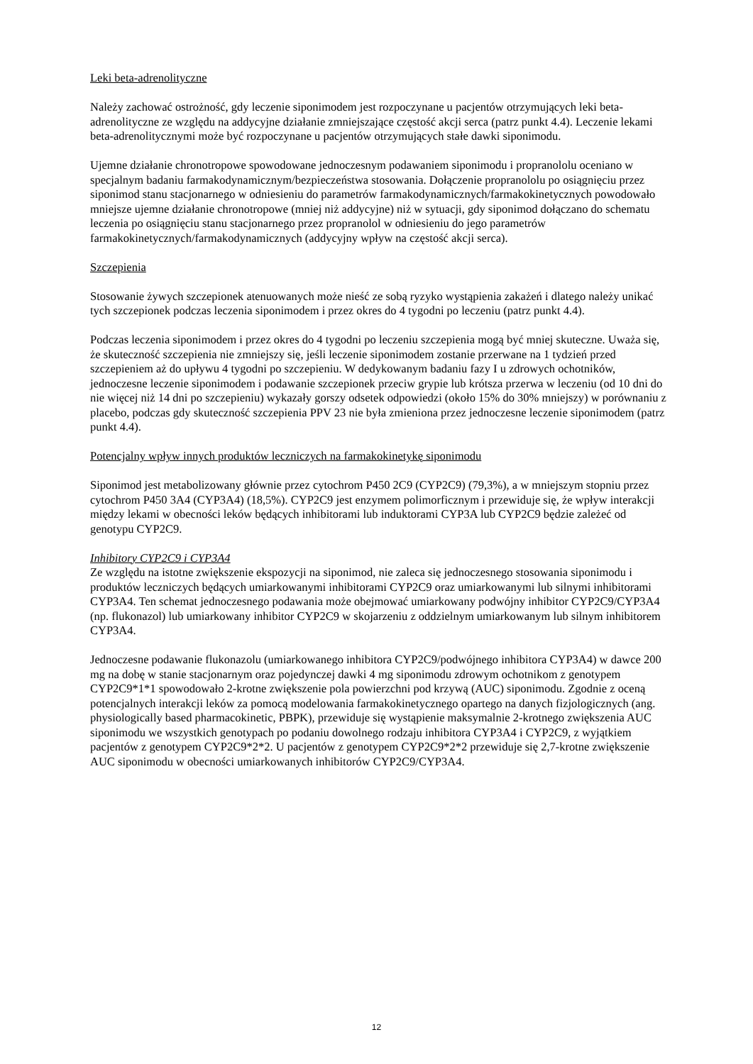Leki beta-adrenolityczne
Należy zachować ostrożność, gdy leczenie siponimodem jest rozpoczynane u pacjentów otrzymujących leki beta-adrenolityczne ze względu na addycyjne działanie zmniejszające częstość akcji serca (patrz punkt 4.4). Leczenie lekami beta-adrenolitycznymi może być rozpoczynane u pacjentów otrzymujących stałe dawki siponimodu.
Ujemne działanie chronotropowe spowodowane jednoczesnym podawaniem siponimodu i propranololu oceniano w specjalnym badaniu farmakodynamicznym/bezpieczeństwa stosowania. Dołączenie propranololu po osiągnięciu przez siponimod stanu stacjonarnego w odniesieniu do parametrów farmakodynamicznych/farmakokinetycznych powodowało mniejsze ujemne działanie chronotropowe (mniej niż addycyjne) niż w sytuacji, gdy siponimod dołączano do schematu leczenia po osiągnięciu stanu stacjonarnego przez propranolol w odniesieniu do jego parametrów farmakokinetycznych/farmakodynamicznych (addycyjny wpływ na częstość akcji serca).
Szczepienia
Stosowanie żywych szczepionek atenuowanych może nieść ze sobą ryzyko wystąpienia zakażeń i dlatego należy unikać tych szczepionek podczas leczenia siponimodem i przez okres do 4 tygodni po leczeniu (patrz punkt 4.4).
Podczas leczenia siponimodem i przez okres do 4 tygodni po leczeniu szczepienia mogą być mniej skuteczne. Uważa się, że skuteczność szczepienia nie zmniejszy się, jeśli leczenie siponimodem zostanie przerwane na 1 tydzień przed szczepieniem aż do upływu 4 tygodni po szczepieniu. W dedykowanym badaniu fazy I u zdrowych ochotników, jednoczesne leczenie siponimodem i podawanie szczepionek przeciw grypie lub krótsza przerwa w leczeniu (od 10 dni do nie więcej niż 14 dni po szczepieniu) wykazały gorszy odsetek odpowiedzi (około 15% do 30% mniejszy) w porównaniu z placebo, podczas gdy skuteczność szczepienia PPV 23 nie była zmieniona przez jednoczesne leczenie siponimodem (patrz punkt 4.4).
Potencjalny wpływ innych produktów leczniczych na farmakokinetykę siponimodu
Siponimod jest metabolizowany głównie przez cytochrom P450 2C9 (CYP2C9) (79,3%), a w mniejszym stopniu przez cytochrom P450 3A4 (CYP3A4) (18,5%). CYP2C9 jest enzymem polimorficznym i przewiduje się, że wpływ interakcji między lekami w obecności leków będących inhibitorami lub induktorami CYP3A lub CYP2C9 będzie zależeć od genotypu CYP2C9.
Inhibitory CYP2C9 i CYP3A4
Ze względu na istotne zwiększenie ekspozycji na siponimod, nie zaleca się jednoczesnego stosowania siponimodu i produktów leczniczych będących umiarkowanymi inhibitorami CYP2C9 oraz umiarkowanymi lub silnymi inhibitorami CYP3A4. Ten schemat jednoczesnego podawania może obejmować umiarkowany podwójny inhibitor CYP2C9/CYP3A4 (np. flukonazol) lub umiarkowany inhibitor CYP2C9 w skojarzeniu z oddzielnym umiarkowanym lub silnym inhibitorem CYP3A4.
Jednoczesne podawanie flukonazolu (umiarkowanego inhibitora CYP2C9/podwójnego inhibitora CYP3A4) w dawce 200 mg na dobę w stanie stacjonarnym oraz pojedynczej dawki 4 mg siponimodu zdrowym ochotnikom z genotypem CYP2C9*1*1 spowodowało 2-krotne zwiększenie pola powierzchni pod krzywą (AUC) siponimodu. Zgodnie z oceną potencjalnych interakcji leków za pomocą modelowania farmakokinetycznego opartego na danych fizjologicznych (ang. physiologically based pharmacokinetic, PBPK), przewiduje się wystąpienie maksymalnie 2-krotnego zwiększenia AUC siponimodu we wszystkich genotypach po podaniu dowolnego rodzaju inhibitora CYP3A4 i CYP2C9, z wyjątkiem pacjentów z genotypem CYP2C9*2*2. U pacjentów z genotypem CYP2C9*2*2 przewiduje się 2,7-krotne zwiększenie AUC siponimodu w obecności umiarkowanych inhibitorów CYP2C9/CYP3A4.
12